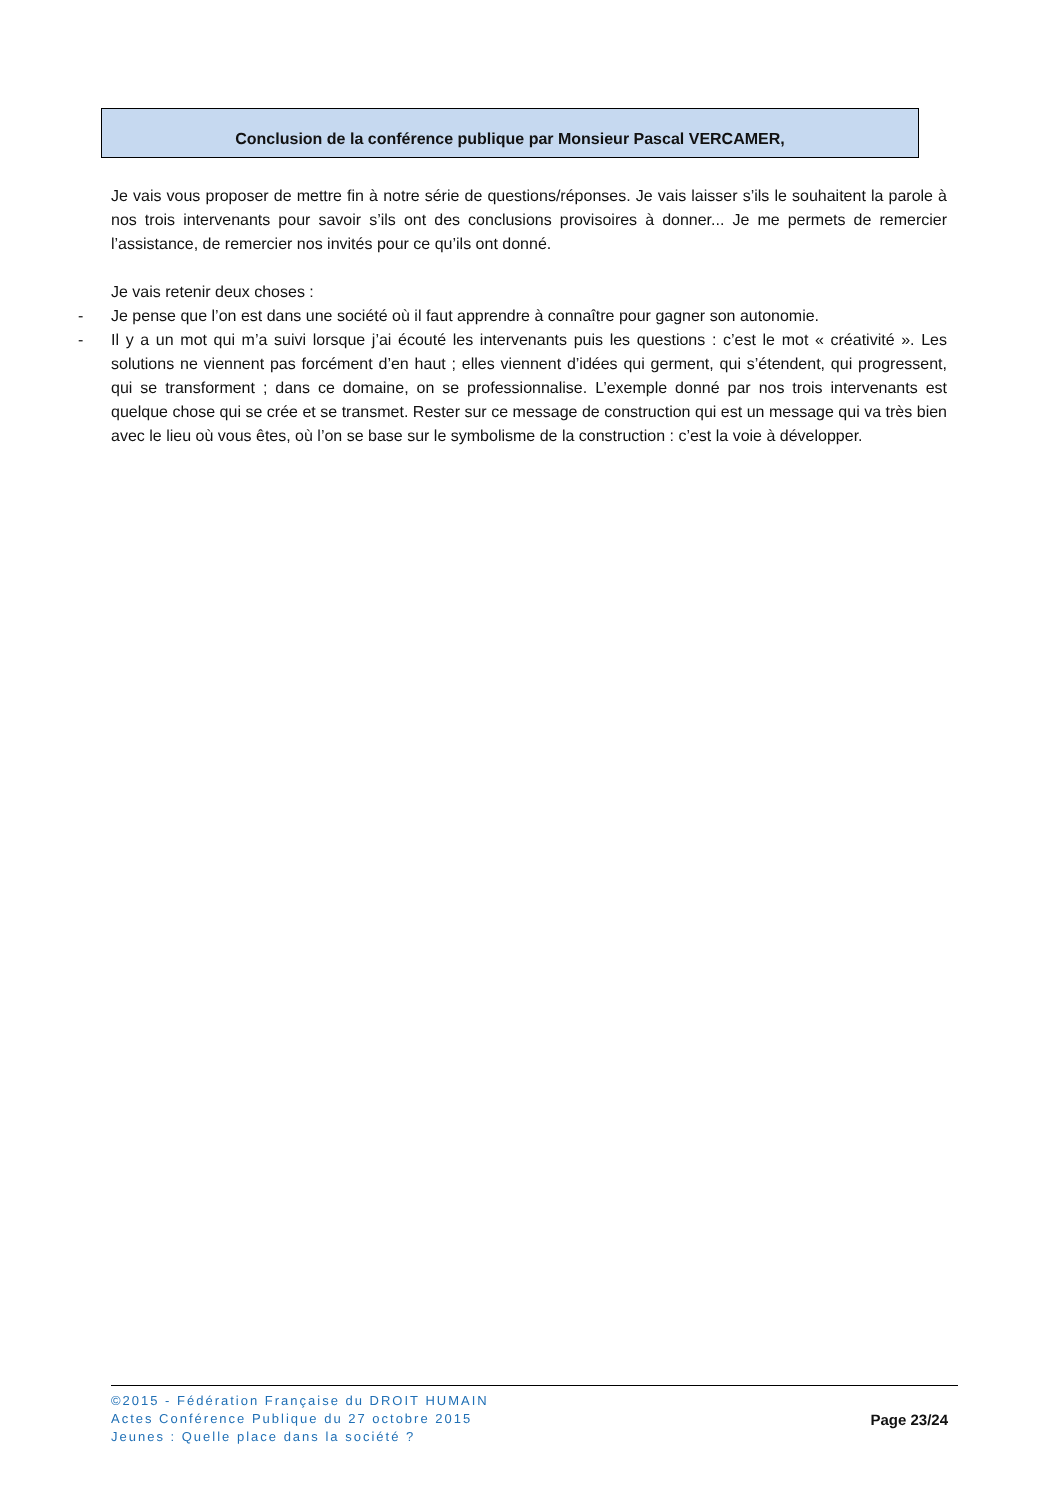Conclusion de la conférence publique par Monsieur Pascal VERCAMER,
Je vais vous proposer de mettre fin à notre série de questions/réponses. Je vais laisser s’ils le souhaitent la parole à nos trois intervenants pour savoir s’ils ont des conclusions provisoires à donner... Je me permets de remercier l’assistance, de remercier nos invités pour ce qu’ils ont donné.
Je vais retenir deux choses :
- Je pense que l’on est dans une société où il faut apprendre à connaître pour gagner son autonomie.
- Il y a un mot qui m’a suivi lorsque j’ai écouté les intervenants puis les questions : c’est le mot « créativité ». Les solutions ne viennent pas forcément d’en haut ; elles viennent d’idées qui germent, qui s’étendent, qui progressent, qui se transforment ; dans ce domaine, on se professionnalise. L’exemple donné par nos trois intervenants est quelque chose qui se crée et se transmet. Rester sur ce message de construction qui est un message qui va très bien avec le lieu où vous êtes, où l’on se base sur le symbolisme de la construction : c’est la voie à développer.
©2015 - Fédération Française du DROIT HUMAIN
Actes Conférence Publique du 27 octobre 2015
Jeunes : Quelle place dans la société ?
Page 23/24